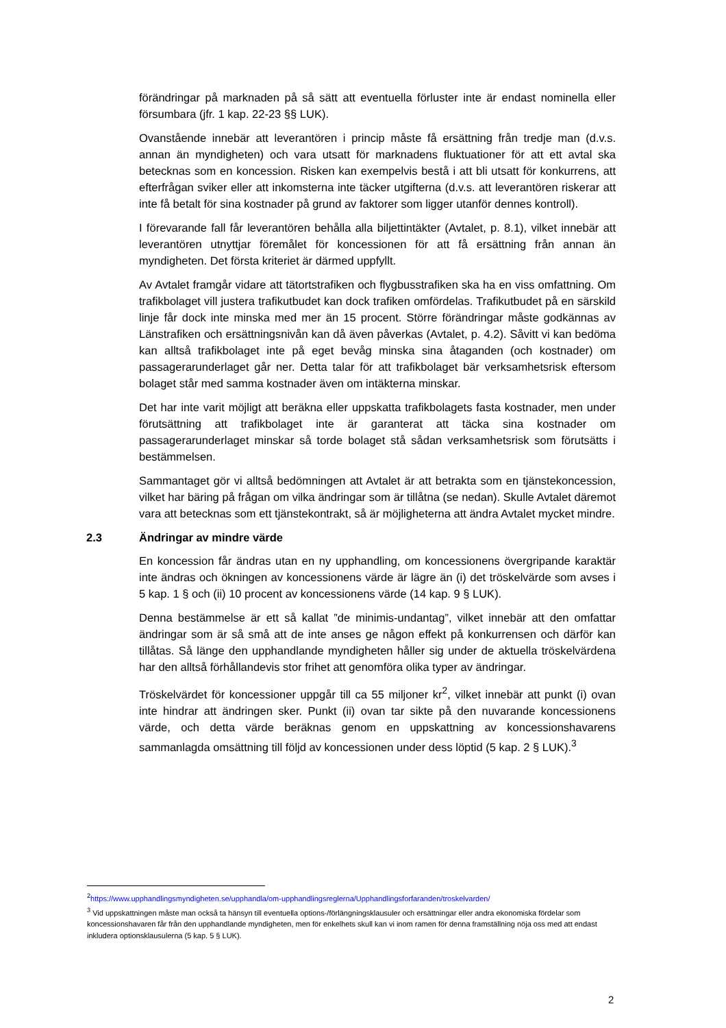förändringar på marknaden på så sätt att eventuella förluster inte är endast nominella eller försumbara (jfr. 1 kap. 22-23 §§ LUK).
Ovanstående innebär att leverantören i princip måste få ersättning från tredje man (d.v.s. annan än myndigheten) och vara utsatt för marknadens fluktuationer för att ett avtal ska betecknas som en koncession. Risken kan exempelvis bestå i att bli utsatt för konkurrens, att efterfrågan sviker eller att inkomsterna inte täcker utgifterna (d.v.s. att leverantören riskerar att inte få betalt för sina kostnader på grund av faktorer som ligger utanför dennes kontroll).
I förevarande fall får leverantören behålla alla biljettintäkter (Avtalet, p. 8.1), vilket innebär att leverantören utnyttjar föremålet för koncessionen för att få ersättning från annan än myndigheten. Det första kriteriet är därmed uppfyllt.
Av Avtalet framgår vidare att tätortstrafiken och flygbusstrafiken ska ha en viss omfattning. Om trafikbolaget vill justera trafikutbudet kan dock trafiken omfördelas. Trafikutbudet på en särskild linje får dock inte minska med mer än 15 procent. Större förändringar måste godkännas av Länstrafiken och ersättningsnivån kan då även påverkas (Avtalet, p. 4.2). Såvitt vi kan bedöma kan alltså trafikbolaget inte på eget bevåg minska sina åtaganden (och kostnader) om passagerarunderlaget går ner. Detta talar för att trafikbolaget bär verksamhetsrisk eftersom bolaget står med samma kostnader även om intäkterna minskar.
Det har inte varit möjligt att beräkna eller uppskatta trafikbolagets fasta kostnader, men under förutsättning att trafikbolaget inte är garanterat att täcka sina kostnader om passagerarunderlaget minskar så torde bolaget stå sådan verksamhetsrisk som förutsätts i bestämmelsen.
Sammantaget gör vi alltså bedömningen att Avtalet är att betrakta som en tjänstekoncession, vilket har bäring på frågan om vilka ändringar som är tillåtna (se nedan). Skulle Avtalet däremot vara att betecknas som ett tjänstekontrakt, så är möjligheterna att ändra Avtalet mycket mindre.
2.3 Ändringar av mindre värde
En koncession får ändras utan en ny upphandling, om koncessionens övergripande karaktär inte ändras och ökningen av koncessionens värde är lägre än (i) det tröskelvärde som avses i 5 kap. 1 § och (ii) 10 procent av koncessionens värde (14 kap. 9 § LUK).
Denna bestämmelse är ett så kallat ”de minimis-undantag”, vilket innebär att den omfattar ändringar som är så små att de inte anses ge någon effekt på konkurrensen och därför kan tillåtas. Så länge den upphandlande myndigheten håller sig under de aktuella tröskelvärdena har den alltså förhållandevis stor frihet att genomföra olika typer av ändringar.
Tröskelvärdet för koncessioner uppgår till ca 55 miljoner kr<sup>2</sup>, vilket innebär att punkt (i) ovan inte hindrar att ändringen sker. Punkt (ii) ovan tar sikte på den nuvarande koncessionens värde, och detta värde beräknas genom en uppskattning av koncessionshavarens sammanlagda omsättning till följd av koncessionen under dess löptid (5 kap. 2 § LUK).<sup>3</sup>
<sup>2</sup> https://www.upphandlingsmyndigheten.se/upphandla/om-upphandlingsreglerna/Upphandlingsforfaranden/troskelvarden/
<sup>3</sup> Vid uppskattningen måste man också ta hänsyn till eventuella options-/förlängningsklausuler och ersättningar eller andra ekonomiska fördelar som koncessionshavaren får från den upphandlande myndigheten, men för enkelhets skull kan vi inom ramen för denna framställning nöja oss med att endast inkludera optionsklausulerna (5 kap. 5 § LUK).
2